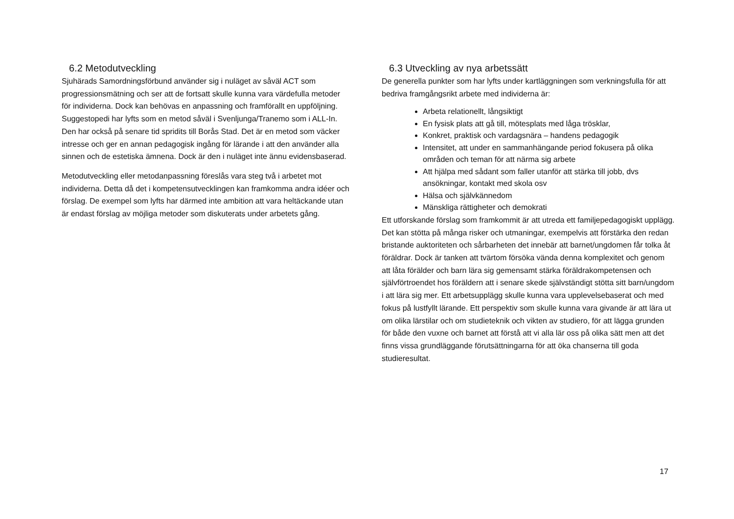6.2 Metodutveckling
Sjuhärads Samordningsförbund använder sig i nuläget av såväl ACT som progressionsmätning och ser att de fortsatt skulle kunna vara värdefulla metoder för individerna. Dock kan behövas en anpassning och framförallt en uppföljning. Suggestopedi har lyfts som en metod såväl i Svenljunga/Tranemo som i ALL-In. Den har också på senare tid spridits till Borås Stad. Det är en metod som väcker intresse och ger en annan pedagogisk ingång för lärande i att den använder alla sinnen och de estetiska ämnena. Dock är den i nuläget inte ännu evidensbaserad.
Metodutveckling eller metodanpassning föreslås vara steg två i arbetet mot individerna. Detta då det i kompetensutvecklingen kan framkomma andra idéer och förslag. De exempel som lyfts har därmed inte ambition att vara heltäckande utan är endast förslag av möjliga metoder som diskuterats under arbetets gång.
6.3 Utveckling av nya arbetssätt
De generella punkter som har lyfts under kartläggningen som verkningsfulla för att bedriva framgångsrikt arbete med individerna är:
Arbeta relationellt, långsiktigt
En fysisk plats att gå till, mötesplats med låga trösklar,
Konkret, praktisk och vardagsnära – handens pedagogik
Intensitet, att under en sammanhängande period fokusera på olika områden och teman för att närma sig arbete
Att hjälpa med sådant som faller utanför att stärka till jobb, dvs ansökningar, kontakt med skola osv
Hälsa och självkännedom
Mänskliga rättigheter och demokrati
Ett utforskande förslag som framkommit är att utreda ett familjepedagogiskt upplägg. Det kan stötta på många risker och utmaningar, exempelvis att förstärka den redan bristande auktoriteten och sårbarheten det innebär att barnet/ungdomen får tolka åt föräldrar. Dock är tanken att tvärtom försöka vända denna komplexitet och genom att låta förälder och barn lära sig gemensamt stärka föräldrakompetensen och självförtroendet hos föräldern att i senare skede självständigt stötta sitt barn/ungdom i att lära sig mer. Ett arbetsupplägg skulle kunna vara upplevelsebaserat och med fokus på lustfyllt lärande. Ett perspektiv som skulle kunna vara givande är att lära ut om olika lärstilar och om studieteknik och vikten av studiero, för att lägga grunden för både den vuxne och barnet att förstå att vi alla lär oss på olika sätt men att det finns vissa grundläggande förutsättningarna för att öka chanserna till goda studieresultat.
17